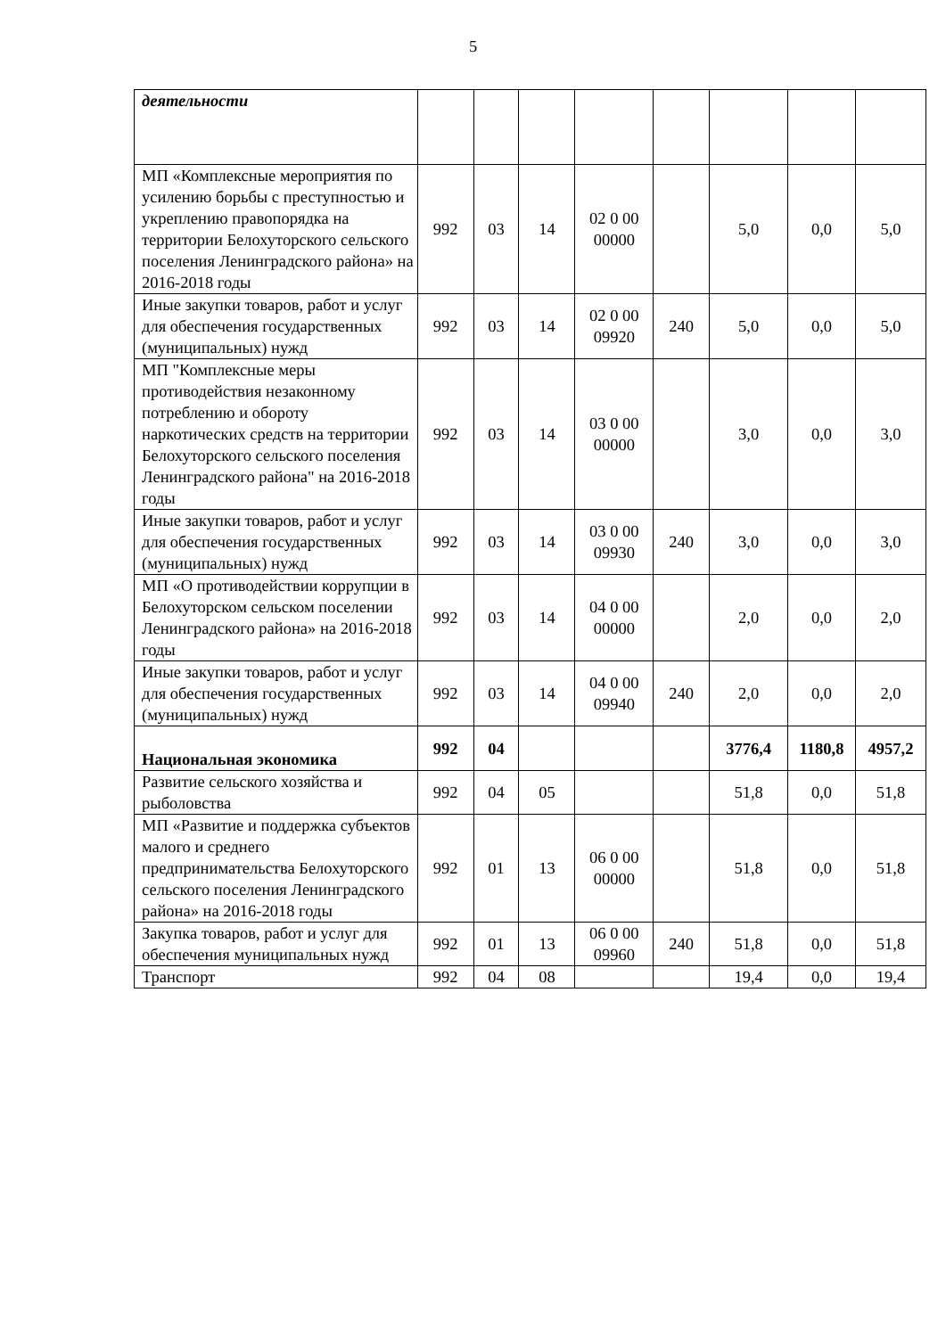5
| деятельности | | | | | | | | |
| МП «Комплексные мероприятия по усилению борьбы с преступностью и укреплению правопорядка на территории Белохуторского сельского поселения Ленинградского района» на 2016-2018 годы | 992 | 03 | 14 | 02 0 00 00000 | | 5,0 | 0,0 | 5,0 |
| Иные закупки товаров, работ и услуг для обеспечения государственных (муниципальных) нужд | 992 | 03 | 14 | 02 0 00 09920 | 240 | 5,0 | 0,0 | 5,0 |
| МП "Комплексные меры противодействия незаконному потреблению и обороту наркотических средств на территории Белохуторского сельского поселения Ленинградского района" на 2016-2018 годы | 992 | 03 | 14 | 03 0 00 00000 | | 3,0 | 0,0 | 3,0 |
| Иные закупки товаров, работ и услуг для обеспечения государственных (муниципальных) нужд | 992 | 03 | 14 | 03 0 00 09930 | 240 | 3,0 | 0,0 | 3,0 |
| МП «О противодействии коррупции в Белохуторском сельском поселении Ленинградского района» на 2016-2018 годы | 992 | 03 | 14 | 04 0 00 00000 | | 2,0 | 0,0 | 2,0 |
| Иные закупки товаров, работ и услуг для обеспечения государственных (муниципальных) нужд | 992 | 03 | 14 | 04 0 00 09940 | 240 | 2,0 | 0,0 | 2,0 |
| Национальная экономика | 992 | 04 | | | | 3776,4 | 1180,8 | 4957,2 |
| Развитие сельского хозяйства и рыболовства | 992 | 04 | 05 | | | 51,8 | 0,0 | 51,8 |
| МП «Развитие и поддержка субъектов малого и среднего предпринимательства Белохуторского сельского поселения Ленинградского района» на 2016-2018 годы | 992 | 01 | 13 | 06 0 00 00000 | | 51,8 | 0,0 | 51,8 |
| Закупка товаров, работ и услуг для обеспечения муниципальных нужд | 992 | 01 | 13 | 06 0 00 09960 | 240 | 51,8 | 0,0 | 51,8 |
| Транспорт | 992 | 04 | 08 | | | 19,4 | 0,0 | 19,4 |